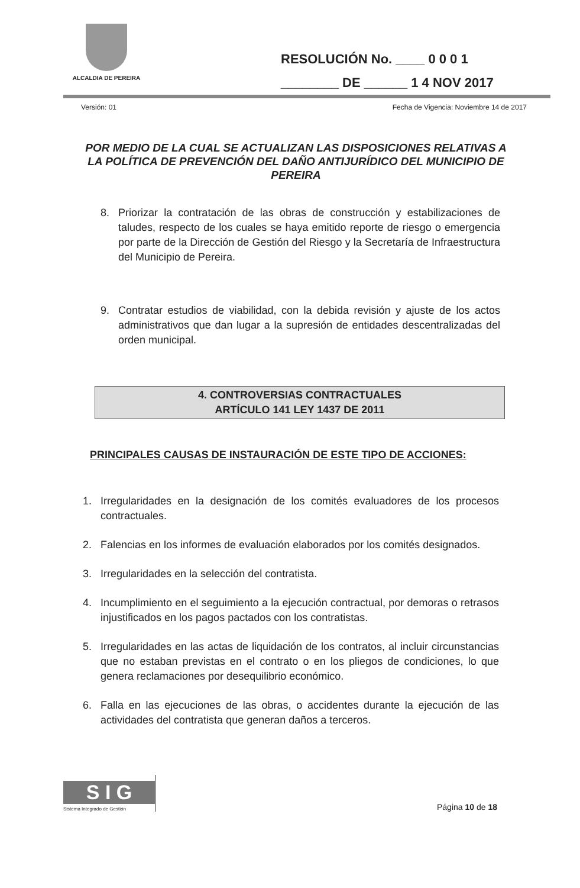ALCALDIA DE PEREIRA
RESOLUCIÓN No. ____ 0 0 0 1
________ DE ______ 1 4 NOV 2017
Versión: 01 Fecha de Vigencia: Noviembre 14 de 2017
POR MEDIO DE LA CUAL SE ACTUALIZAN LAS DISPOSICIONES RELATIVAS A LA POLÍTICA DE PREVENCIÓN DEL DAÑO ANTIJURÍDICO DEL MUNICIPIO DE PEREIRA
8. Priorizar la contratación de las obras de construcción y estabilizaciones de taludes, respecto de los cuales se haya emitido reporte de riesgo o emergencia por parte de la Dirección de Gestión del Riesgo y la Secretaría de Infraestructura del Municipio de Pereira.
9. Contratar estudios de viabilidad, con la debida revisión y ajuste de los actos administrativos que dan lugar a la supresión de entidades descentralizadas del orden municipal.
4. CONTROVERSIAS CONTRACTUALES
ARTÍCULO 141 LEY 1437 DE 2011
PRINCIPALES CAUSAS DE INSTAURACIÓN DE ESTE TIPO DE ACCIONES:
1. Irregularidades en la designación de los comités evaluadores de los procesos contractuales.
2. Falencias en los informes de evaluación elaborados por los comités designados.
3. Irregularidades en la selección del contratista.
4. Incumplimiento en el seguimiento a la ejecución contractual, por demoras o retrasos injustificados en los pagos pactados con los contratistas.
5. Irregularidades en las actas de liquidación de los contratos, al incluir circunstancias que no estaban previstas en el contrato o en los pliegos de condiciones, lo que genera reclamaciones por desequilibrio económico.
6. Falla en las ejecuciones de las obras, o accidentes durante la ejecución de las actividades del contratista que generan daños a terceros.
S I G
Sistema Integrado de Gestión
Página 10 de 18